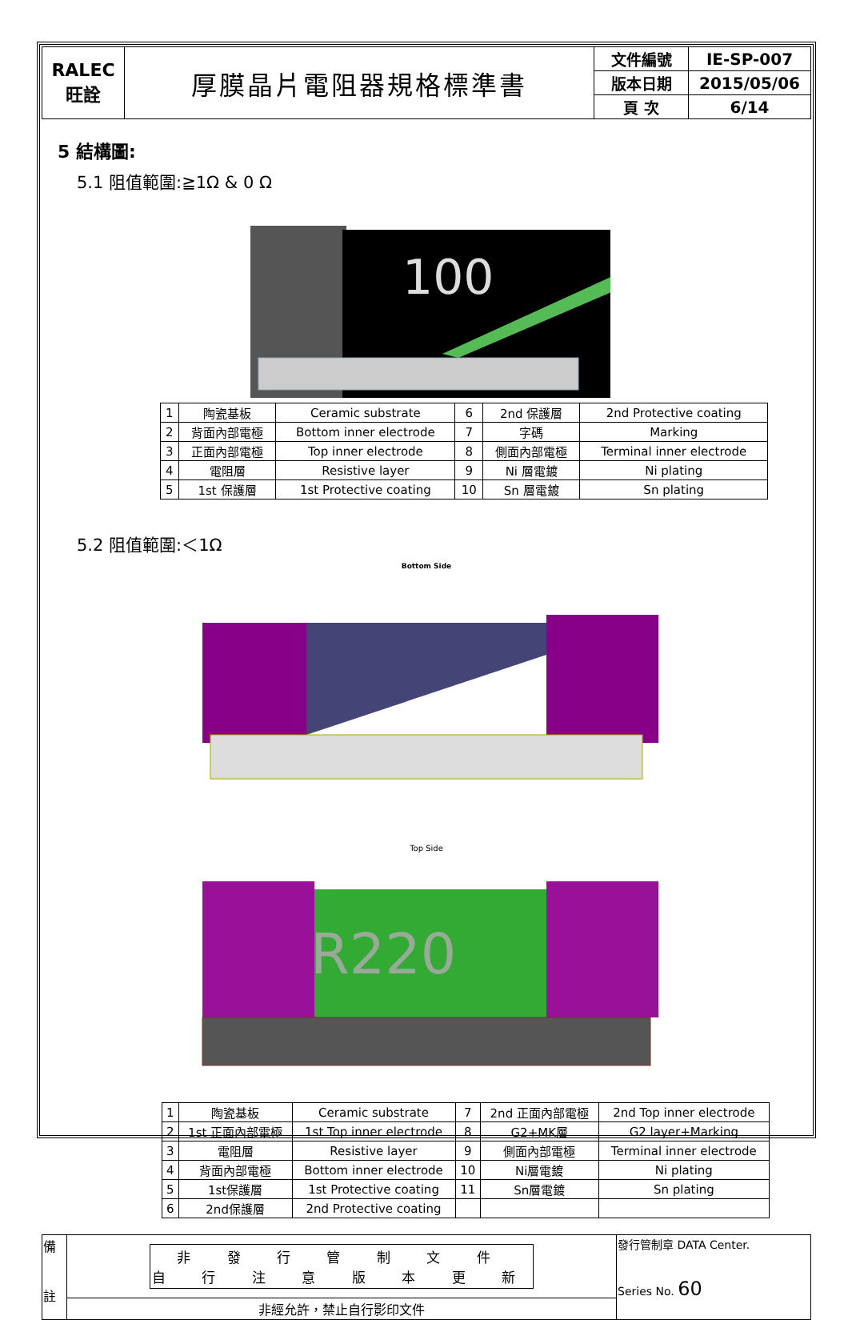| RALEC 旺詮 | 厚膜晶片電阻器規格標準書 | 文件編號 | IE-SP-007 |
| | | 版本日期 | 2015/05/06 |
| | | 頁 次 | 6/14 |
5 結構圖:
5.1 阻值範圍:≧1Ω & 0 Ω
100
| 1 | 陶瓷基板 | Ceramic substrate | 6 | 2nd 保護層 | 2nd Protective coating |
| 2 | 背面內部電極 | Bottom inner electrode | 7 | 字碼 | Marking |
| 3 | 正面內部電極 | Top inner electrode | 8 | 側面內部電極 | Terminal inner electrode |
| 4 | 電阻層 | Resistive layer | 9 | Ni 層電鍍 | Ni plating |
| 5 | 1st 保護層 | 1st Protective coating | 10 | Sn 層電鍍 | Sn plating |
5.2 阻值範圍:＜1Ω
Bottom Side
Top Side
R220
| 1 | 陶瓷基板 | Ceramic substrate | 7 | 2nd 正面內部電極 | 2nd Top inner electrode |
| 2 | 1st 正面內部電極 | 1st Top inner electrode | 8 | G2+MK層 | G2 layer+Marking |
| 3 | 電阻層 | Resistive layer | 9 | 側面內部電極 | Terminal inner electrode |
| 4 | 背面內部電極 | Bottom inner electrode | 10 | Ni層電鍍 | Ni plating |
| 5 | 1st保護層 | 1st Protective coating | 11 | Sn層電鍍 | Sn plating |
| 6 | 2nd保護層 | 2nd Protective coating | | | |
| 備 註 | 非 發 行 管 制 文 件 自 行 注 意 版 本 更 新 | 發行管制章 DATA Center. Series No. 60 |
| | 非經允許，禁止自行影印文件 | |